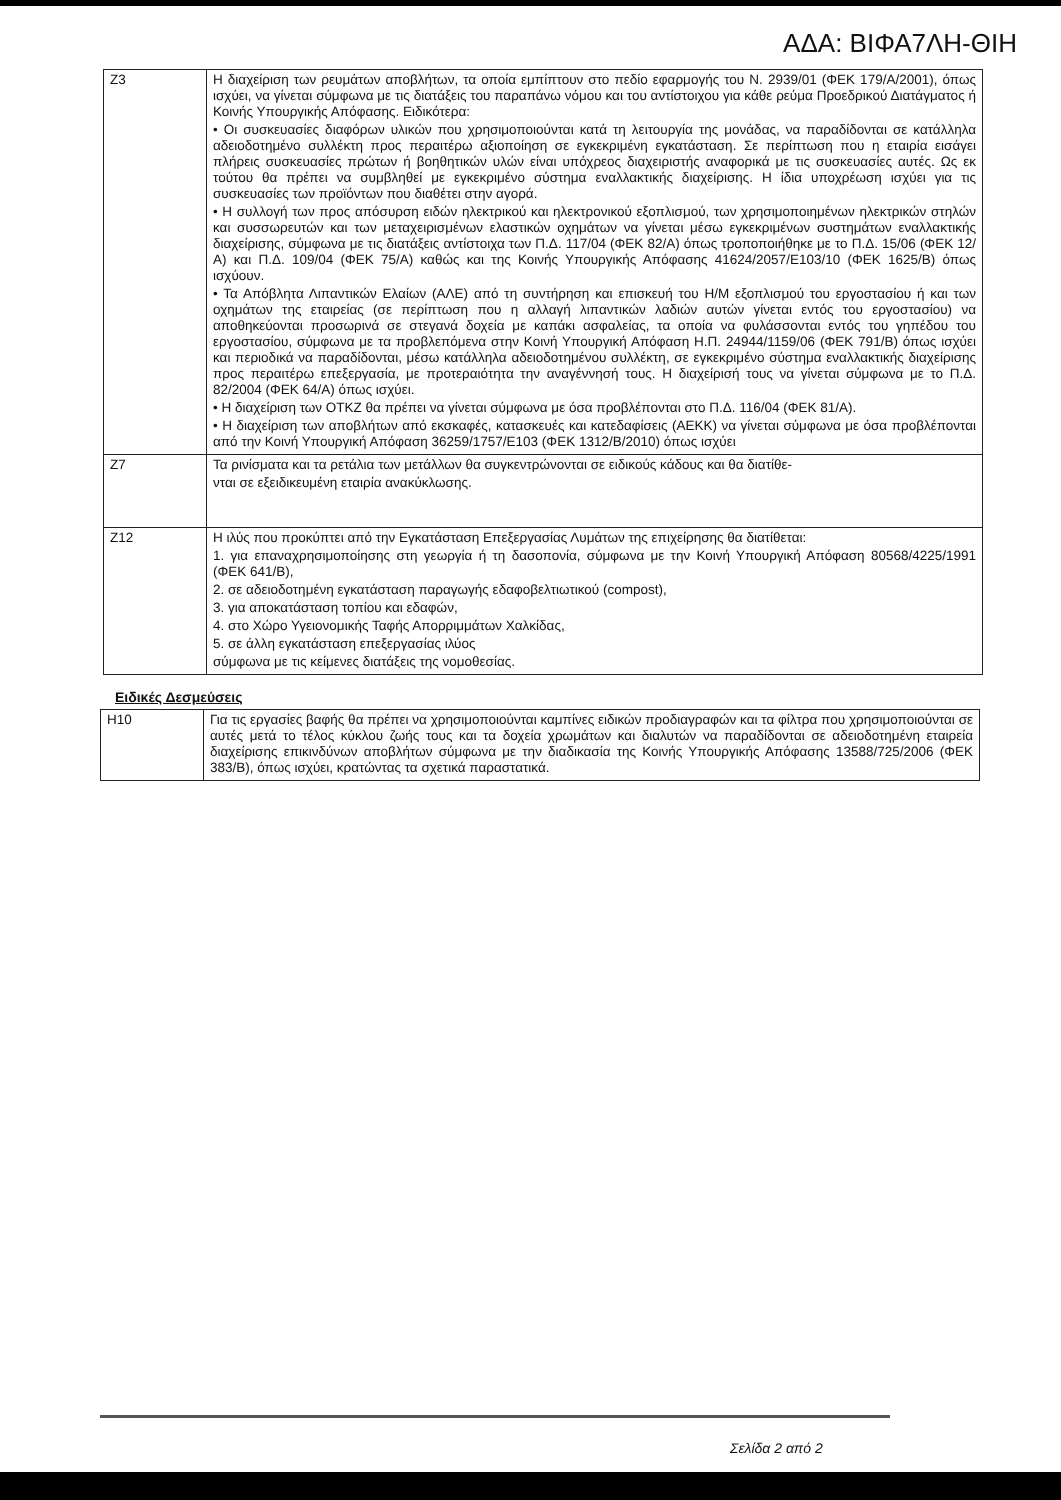ΑΔΑ: ΒΙΦΑ7ΛΗ-ΘΙΗ
| Z3 | Η διαχείριση των ρευμάτων αποβλήτων, τα οποία εμπίπτουν στο πεδίο εφαρμογής του Ν. 2939/01 (ΦΕΚ 179/Α/2001), όπως ισχύει, να γίνεται σύμφωνα με τις διατάξεις του παραπάνω νόμου και του αντίστοιχου για κάθε ρεύμα Προεδρικού Διατάγματος ή Κοινής Υπουργικής Απόφασης. Ειδικότερα: • Οι συσκευασίες διαφόρων υλικών που χρησιμοποιούνται κατά τη λειτουργία της μονάδας, να παραδίδονται σε κατάλληλα αδειοδοτημένο συλλέκτη προς περαιτέρω αξιοποίηση σε εγκεκριμένη εγκατάσταση. Σε περίπτωση που η εταιρία εισάγει πλήρεις συσκευασίες πρώτων ή βοηθητικών υλών είναι υπόχρεος διαχειριστής αναφορικά με τις συσκευασίες αυτές. Ως εκ τούτου θα πρέπει να συμβληθεί με εγκεκριμένο σύστημα εναλλακτικής διαχείρισης. Η ίδια υποχρέωση ισχύει για τις συσκευασίες των προϊόντων που διαθέτει στην αγορά. • Η συλλογή των προς απόσυρση ειδών ηλεκτρικού και ηλεκτρονικού εξοπλισμού, των χρησιμοποιημένων ηλεκτρικών στηλών και συσσωρευτών και των μεταχειρισμένων ελαστικών οχημάτων να γίνεται μέσω εγκεκριμένων συστημάτων εναλλακτικής διαχείρισης, σύμφωνα με τις διατάξεις αντίστοιχα των Π.Δ. 117/04 (ΦΕΚ 82/Α) όπως τροποποιήθηκε με το Π.Δ. 15/06 (ΦΕΚ 12/Α) και Π.Δ. 109/04 (ΦΕΚ 75/Α) καθώς και της Κοινής Υπουργικής Απόφασης 41624/2057/Ε103/10 (ΦΕΚ 1625/Β) όπως ισχύουν. • Τα Απόβλητα Λιπαντικών Ελαίων (ΑΛΕ) από τη συντήρηση και επισκευή του Η/Μ εξοπλισμού του εργοστασίου ή και των οχημάτων της εταιρείας (σε περίπτωση που η αλλαγή λιπαντικών λαδιών αυτών γίνεται εντός του εργοστασίου) να αποθηκεύονται προσωρινά σε στεγανά δοχεία με καπάκι ασφαλείας, τα οποία να φυλάσσονται εντός του γηπέδου του εργοστασίου, σύμφωνα με τα προβλεπόμενα στην Κοινή Υπουργική Απόφαση Η.Π. 24944/1159/06 (ΦΕΚ 791/Β) όπως ισχύει και περιοδικά να παραδίδονται, μέσω κατάλληλα αδειοδοτημένου συλλέκτη, σε εγκεκριμένο σύστημα εναλλακτικής διαχείρισης προς περαιτέρω επεξεργασία, με προτεραιότητα την αναγέννησή τους. Η διαχείρισή τους να γίνεται σύμφωνα με το Π.Δ. 82/2004 (ΦΕΚ 64/Α) όπως ισχύει. • Η διαχείριση των ΟΤΚΖ θα πρέπει να γίνεται σύμφωνα με όσα προβλέπονται στο Π.Δ. 116/04 (ΦΕΚ 81/Α). • Η διαχείριση των αποβλήτων από εκσκαφές, κατασκευές και κατεδαφίσεις (ΑΕΚΚ) να γίνεται σύμφωνα με όσα προβλέπονται από την Κοινή Υπουργική Απόφαση 36259/1757/Ε103 (ΦΕΚ 1312/Β/2010) όπως ισχύει |
| Z7 | Τα ρινίσματα και τα ρετάλια των μετάλλων θα συγκεντρώνονται σε ειδικούς κάδους και θα διατίθε- νται σε εξειδικευμένη εταιρία ανακύκλωσης. |
| Z12 | Η ιλύς που προκύπτει από την Εγκατάσταση Επεξεργασίας Λυμάτων της επιχείρησης θα διατίθεται: 1. για επαναχρησιμοποίησης στη γεωργία ή τη δασοπονία, σύμφωνα με την Κοινή Υπουργική Απόφαση 80568/4225/1991 (ΦΕΚ 641/Β), 2. σε αδειοδοτημένη εγκατάσταση παραγωγής εδαφοβελτιωτικού (compost), 3. για αποκατάσταση τοπίου και εδαφών, 4. στο Χώρο Υγειονομικής Ταφής Απορριμμάτων Χαλκίδας, 5. σε άλλη εγκατάσταση επεξεργασίας ιλύος σύμφωνα με τις κείμενες διατάξεις της νομοθεσίας. |
Ειδικές Δεσμεύσεις
| Η10 | Για τις εργασίες βαφής θα πρέπει να χρησιμοποιούνται καμπίνες ειδικών προδιαγραφών και τα φίλτρα που χρησιμοποιούνται σε αυτές μετά το τέλος κύκλου ζωής τους και τα δοχεία χρωμάτων και διαλυτών να παραδίδονται σε αδειοδοτημένη εταιρεία διαχείρισης επικινδύνων αποβλήτων σύμφωνα με την διαδικασία της Κοινής Υπουργικής Απόφασης 13588/725/2006 (ΦΕΚ 383/Β), όπως ισχύει, κρατώντας τα σχετικά παραστατικά. |
Σελίδα 2 από 2